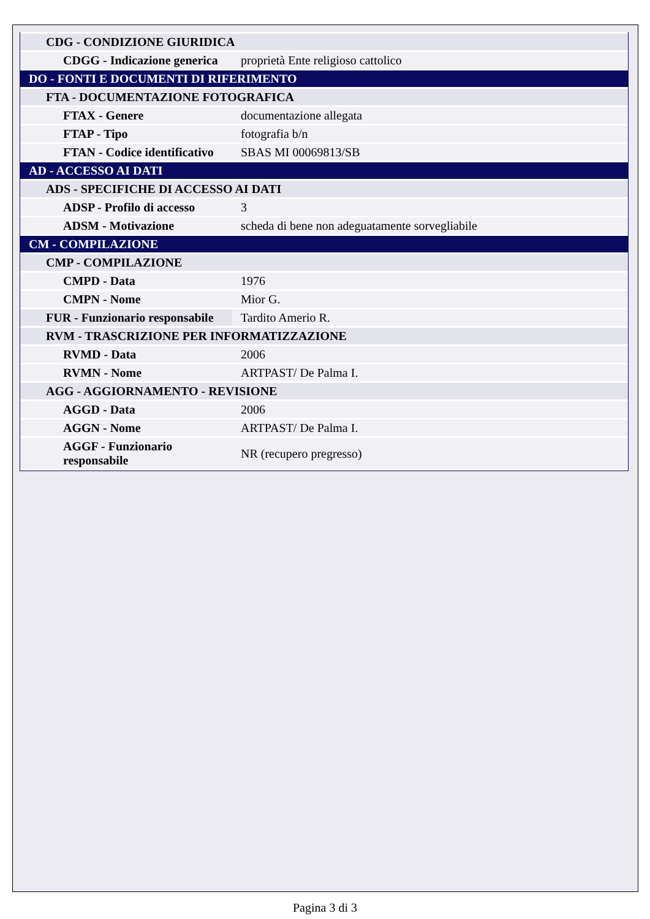| CDG - CONDIZIONE GIURIDICA | |
| CDGG - Indicazione generica | proprietà Ente religioso cattolico |
| DO - FONTI E DOCUMENTI DI RIFERIMENTO | |
| FTA - DOCUMENTAZIONE FOTOGRAFICA | |
| FTAX - Genere | documentazione allegata |
| FTAP - Tipo | fotografia b/n |
| FTAN - Codice identificativo | SBAS MI 00069813/SB |
| AD - ACCESSO AI DATI | |
| ADS - SPECIFICHE DI ACCESSO AI DATI | |
| ADSP - Profilo di accesso | 3 |
| ADSM - Motivazione | scheda di bene non adeguatamente sorvegliabile |
| CM - COMPILAZIONE | |
| CMP - COMPILAZIONE | |
| CMPD - Data | 1976 |
| CMPN - Nome | Mior G. |
| FUR - Funzionario responsabile | Tardito Amerio R. |
| RVM - TRASCRIZIONE PER INFORMATIZZAZIONE | |
| RVMD - Data | 2006 |
| RVMN - Nome | ARTPAST/ De Palma I. |
| AGG - AGGIORNAMENTO - REVISIONE | |
| AGGD - Data | 2006 |
| AGGN - Nome | ARTPAST/ De Palma I. |
| AGGF - Funzionario responsabile | NR (recupero pregresso) |
Pagina 3 di 3